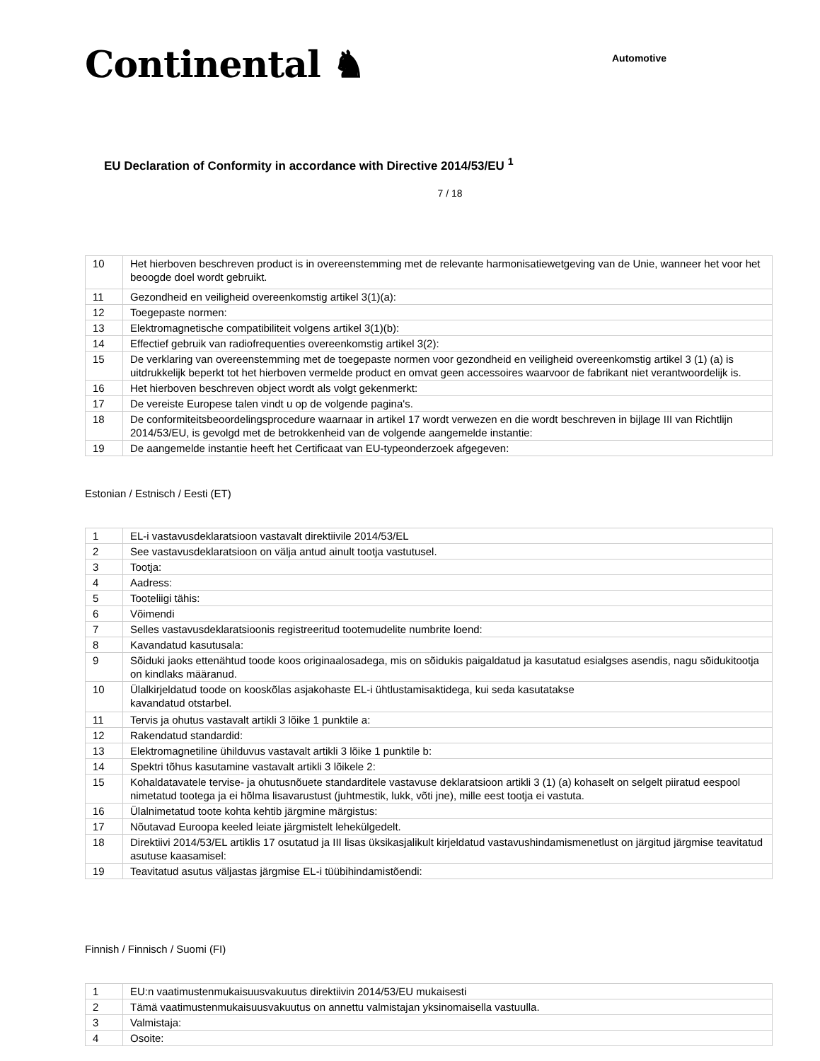Continental ♞
Automotive
EU Declaration of Conformity in accordance with Directive 2014/53/EU <sup>1</sup>
7 / 18
| 10 | Het hierboven beschreven product is in overeenstemming met de relevante harmonisatiewetgeving van de Unie, wanneer het voor het beoogde doel wordt gebruikt. |
| 11 | Gezondheid en veiligheid overeenkomstig artikel 3(1)(a): |
| 12 | Toegepaste normen: |
| 13 | Elektromagnetische compatibiliteit volgens artikel 3(1)(b): |
| 14 | Effectief gebruik van radiofrequenties overeenkomstig artikel 3(2): |
| 15 | De verklaring van overeenstemming met de toegepaste normen voor gezondheid en veiligheid overeenkomstig artikel 3 (1) (a) is uitdrukkelijk beperkt tot het hierboven vermelde product en omvat geen accessoires waarvoor de fabrikant niet verantwoordelijk is. |
| 16 | Het hierboven beschreven object wordt als volgt gekenmerkt: |
| 17 | De vereiste Europese talen vindt u op de volgende pagina's. |
| 18 | De conformiteitsbeoordelingsprocedure waarnaar in artikel 17 wordt verwezen en die wordt beschreven in bijlage III van Richtlijn 2014/53/EU, is gevolgd met de betrokkenheid van de volgende aangemelde instantie: |
| 19 | De aangemelde instantie heeft het Certificaat van EU-typeonderzoek afgegeven: |
Estonian / Estnisch / Eesti (ET)
| 1 | EL-i vastavusdeklaratsioon vastavalt direktiivile 2014/53/EL |
| 2 | See vastavusdeklaratsioon on välja antud ainult tootja vastutusel. |
| 3 | Tootja: |
| 4 | Aadress: |
| 5 | Tooteliigi tähis: |
| 6 | Võimendi |
| 7 | Selles vastavusdeklaratsioonis registreeritud tootemudelite numbrite loend: |
| 8 | Kavandatud kasutusala: |
| 9 | Sõiduki jaoks ettenähtud toode koos originaalosadega, mis on sõidukis paigaldatud ja kasutatud esialgses asendis, nagu sõidukitootja on kindlaks määranud. |
| 10 | Ülalkirjeldatud toode on kooskõlas asjakohaste EL-i ühtlustamisaktidega, kui seda kasutatakse kavandatud otstarbel. |
| 11 | Tervis ja ohutus vastavalt artikli 3 lõike 1 punktile a: |
| 12 | Rakendatud standardid: |
| 13 | Elektromagnetiline ühilduvus vastavalt artikli 3 lõike 1 punktile b: |
| 14 | Spektri tõhus kasutamine vastavalt artikli 3 lõikele 2: |
| 15 | Kohaldatavatele tervise- ja ohutusnõuete standarditele vastavuse deklaratsioon artikli 3 (1) (a) kohaselt on selgelt piiratud eespool nimetatud tootega ja ei hõlma lisavarustust (juhtmestik, lukk, võti jne), mille eest tootja ei vastuta. |
| 16 | Ülalnimetatud toote kohta kehtib järgmine märgistus: |
| 17 | Nõutavad Euroopa keeled leiate järgmistelt lehekülgedelt. |
| 18 | Direktiivi 2014/53/EL artiklis 17 osutatud ja III lisas üksikasjalikult kirjeldatud vastavushindamismenetlust on järgitud järgmise teavitatud asutuse kaasamisel: |
| 19 | Teavitatud asutus väljastas järgmise EL-i tüübihindamistõendi: |
Finnish / Finnisch / Suomi (FI)
| 1 | EU:n vaatimustenmukaisuusvakuutus direktiivin 2014/53/EU mukaisesti |
| 2 | Tämä vaatimustenmukaisuusvakuutus on annettu valmistajan yksinomaisella vastuulla. |
| 3 | Valmistaja: |
| 4 | Osoite: |